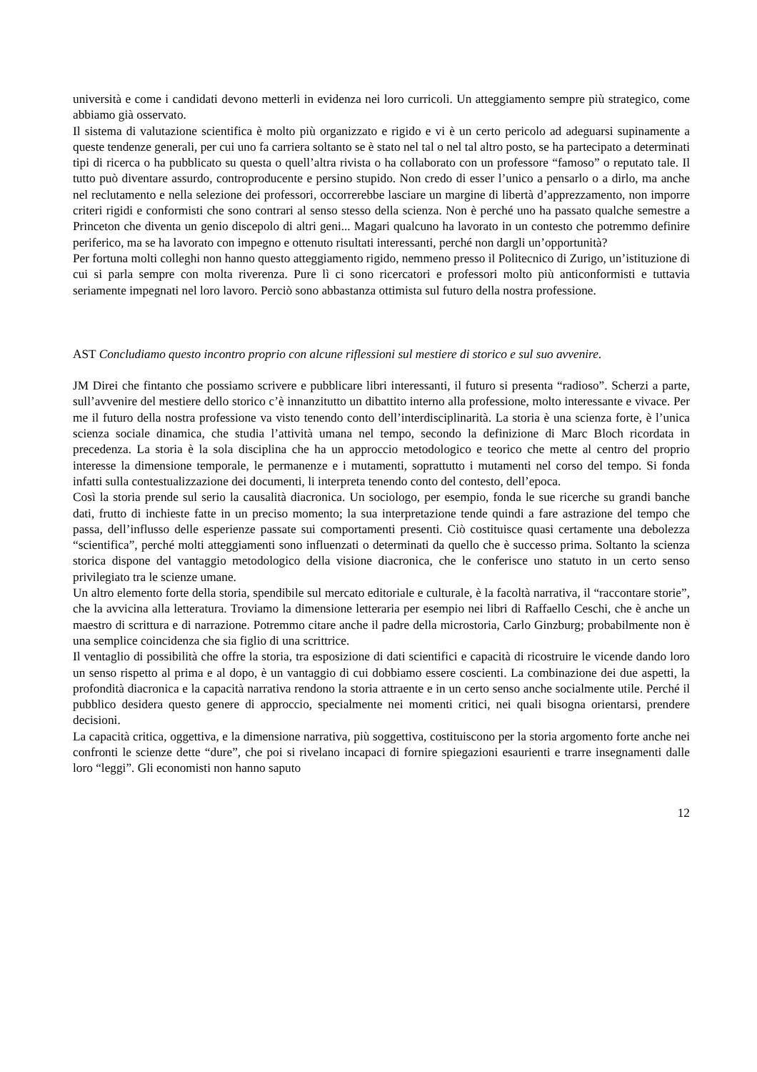università e come i candidati devono metterli in evidenza nei loro curricoli. Un atteggiamento sempre più strategico, come abbiamo già osservato.
Il sistema di valutazione scientifica è molto più organizzato e rigido e vi è un certo pericolo ad adeguarsi supinamente a queste tendenze generali, per cui uno fa carriera soltanto se è stato nel tal o nel tal altro posto, se ha partecipato a determinati tipi di ricerca o ha pubblicato su questa o quell’altra rivista o ha collaborato con un professore “famoso” o reputato tale. Il tutto può diventare assurdo, controproducente e persino stupido. Non credo di esser l’unico a pensarlo o a dirlo, ma anche nel reclutamento e nella selezione dei professori, occorrerebbe lasciare un margine di libertà d’apprezzamento, non imporre criteri rigidi e conformisti che sono contrari al senso stesso della scienza. Non è perché uno ha passato qualche semestre a Princeton che diventa un genio discepolo di altri geni... Magari qualcuno ha lavorato in un contesto che potremmo definire periferico, ma se ha lavorato con impegno e ottenuto risultati interessanti, perché non dargli un’opportunità?
Per fortuna molti colleghi non hanno questo atteggiamento rigido, nemmeno presso il Politecnico di Zurigo, un’istituzione di cui si parla sempre con molta riverenza. Pure lì ci sono ricercatori e professori molto più anticonformisti e tuttavia seriamente impegnati nel loro lavoro. Perciò sono abbastanza ottimista sul futuro della nostra professione.
AST Concludiamo questo incontro proprio con alcune riflessioni sul mestiere di storico e sul suo avvenire.
JM Direi che fintanto che possiamo scrivere e pubblicare libri interessanti, il futuro si presenta “radioso”. Scherzi a parte, sull’avvenire del mestiere dello storico c’è innanzitutto un dibattito interno alla professione, molto interessante e vivace. Per me il futuro della nostra professione va visto tenendo conto dell’interdisciplinarità. La storia è una scienza forte, è l’unica scienza sociale dinamica, che studia l’attività umana nel tempo, secondo la definizione di Marc Bloch ricordata in precedenza. La storia è la sola disciplina che ha un approccio metodologico e teorico che mette al centro del proprio interesse la dimensione temporale, le permanenze e i mutamenti, soprattutto i mutamenti nel corso del tempo. Si fonda infatti sulla contestualizzazione dei documenti, li interpreta tenendo conto del contesto, dell’epoca.
Così la storia prende sul serio la causalità diacronica. Un sociologo, per esempio, fonda le sue ricerche su grandi banche dati, frutto di inchieste fatte in un preciso momento; la sua interpretazione tende quindi a fare astrazione del tempo che passa, dell’influsso delle esperienze passate sui comportamenti presenti. Ciò costituisce quasi certamente una debolezza “scientifica”, perché molti atteggiamenti sono influenzati o determinati da quello che è successo prima. Soltanto la scienza storica dispone del vantaggio metodologico della visione diacronica, che le conferisce uno statuto in un certo senso privilegiato tra le scienze umane.
Un altro elemento forte della storia, spendibile sul mercato editoriale e culturale, è la facoltà narrativa, il “raccontare storie”, che la avvicina alla letteratura. Troviamo la dimensione letteraria per esempio nei libri di Raffaello Ceschi, che è anche un maestro di scrittura e di narrazione. Potremmo citare anche il padre della microstoria, Carlo Ginzburg; probabilmente non è una semplice coincidenza che sia figlio di una scrittrice.
Il ventaglio di possibilità che offre la storia, tra esposizione di dati scientifici e capacità di ricostruire le vicende dando loro un senso rispetto al prima e al dopo, è un vantaggio di cui dobbiamo essere coscienti. La combinazione dei due aspetti, la profondità diacronica e la capacità narrativa rendono la storia attraente e in un certo senso anche socialmente utile. Perché il pubblico desidera questo genere di approccio, specialmente nei momenti critici, nei quali bisogna orientarsi, prendere decisioni.
La capacità critica, oggettiva, e la dimensione narrativa, più soggettiva, costituiscono per la storia argomento forte anche nei confronti le scienze dette “dure”, che poi si rivelano incapaci di fornire spiegazioni esaurienti e trarre insegnamenti dalle loro “leggi”. Gli economisti non hanno saputo
12